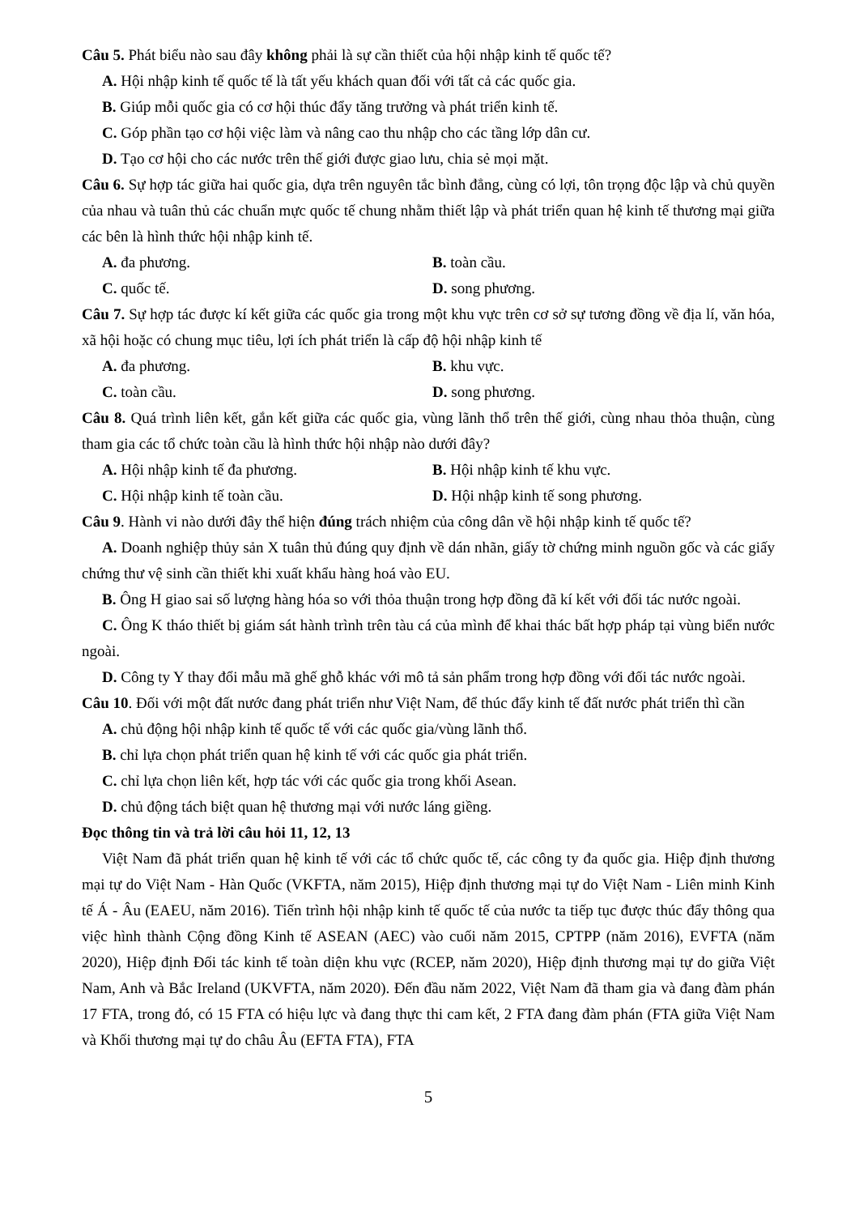Câu 5. Phát biểu nào sau đây không phải là sự cần thiết của hội nhập kinh tế quốc tế?
A. Hội nhập kinh tế quốc tế là tất yếu khách quan đối với tất cả các quốc gia.
B. Giúp mỗi quốc gia có cơ hội thúc đẩy tăng trưởng và phát triển kinh tế.
C. Góp phần tạo cơ hội việc làm và nâng cao thu nhập cho các tầng lớp dân cư.
D. Tạo cơ hội cho các nước trên thế giới được giao lưu, chia sẻ mọi mặt.
Câu 6. Sự hợp tác giữa hai quốc gia, dựa trên nguyên tắc bình đẳng, cùng có lợi, tôn trọng độc lập và chủ quyền của nhau và tuân thủ các chuẩn mực quốc tế chung nhằm thiết lập và phát triển quan hệ kinh tế thương mại giữa các bên là hình thức hội nhập kinh tế.
A. đa phương. B. toàn cầu.
C. quốc tế. D. song phương.
Câu 7. Sự hợp tác được kí kết giữa các quốc gia trong một khu vực trên cơ sở sự tương đồng về địa lí, văn hóa, xã hội hoặc có chung mục tiêu, lợi ích phát triển là cấp độ hội nhập kinh tế
A. đa phương. B. khu vực.
C. toàn cầu. D. song phương.
Câu 8. Quá trình liên kết, gắn kết giữa các quốc gia, vùng lãnh thổ trên thế giới, cùng nhau thỏa thuận, cùng tham gia các tổ chức toàn cầu là hình thức hội nhập nào dưới đây?
A. Hội nhập kinh tế đa phương. B. Hội nhập kinh tế khu vực.
C. Hội nhập kinh tế toàn cầu. D. Hội nhập kinh tế song phương.
Câu 9. Hành vi nào dưới đây thể hiện đúng trách nhiệm của công dân về hội nhập kinh tế quốc tế?
A. Doanh nghiệp thủy sản X tuân thủ đúng quy định về dán nhãn, giấy tờ chứng minh nguồn gốc và các giấy chứng thư vệ sinh cần thiết khi xuất khẩu hàng hoá vào EU.
B. Ông H giao sai số lượng hàng hóa so với thỏa thuận trong hợp đồng đã kí kết với đối tác nước ngoài.
C. Ông K tháo thiết bị giám sát hành trình trên tàu cá của mình để khai thác bất hợp pháp tại vùng biển nước ngoài.
D. Công ty Y thay đổi mẫu mã ghế ghỗ khác với mô tả sản phẩm trong hợp đồng với đối tác nước ngoài.
Câu 10. Đối với một đất nước đang phát triển như Việt Nam, để thúc đẩy kinh tế đất nước phát triển thì cần
A. chủ động hội nhập kinh tế quốc tế với các quốc gia/vùng lãnh thổ.
B. chỉ lựa chọn phát triển quan hệ kinh tế với các quốc gia phát triển.
C. chỉ lựa chọn liên kết, hợp tác với các quốc gia trong khối Asean.
D. chủ động tách biệt quan hệ thương mại với nước láng giềng.
Đọc thông tin và trả lời câu hỏi 11, 12, 13
Việt Nam đã phát triển quan hệ kinh tế với các tổ chức quốc tế, các công ty đa quốc gia. Hiệp định thương mại tự do Việt Nam - Hàn Quốc (VKFTA, năm 2015), Hiệp định thương mại tự do Việt Nam - Liên minh Kinh tế Á - Âu (EAEU, năm 2016). Tiến trình hội nhập kinh tế quốc tế của nước ta tiếp tục được thúc đẩy thông qua việc hình thành Cộng đồng Kinh tế ASEAN (AEC) vào cuối năm 2015, CPTPP (năm 2016), EVFTA (năm 2020), Hiệp định Đối tác kinh tế toàn diện khu vực (RCEP, năm 2020), Hiệp định thương mại tự do giữa Việt Nam, Anh và Bắc Ireland (UKVFTA, năm 2020). Đến đầu năm 2022, Việt Nam đã tham gia và đang đàm phán 17 FTA, trong đó, có 15 FTA có hiệu lực và đang thực thi cam kết, 2 FTA đang đàm phán (FTA giữa Việt Nam và Khối thương mại tự do châu Âu (EFTA FTA), FTA
5